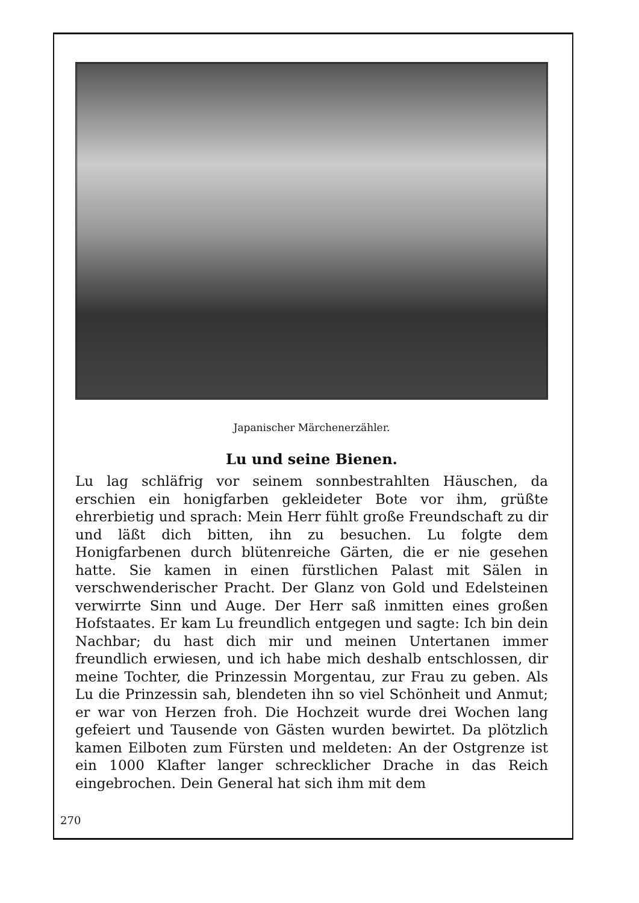Japanischer Märchenerzähler.
Lu und seine Bienen.
Lu lag schläfrig vor seinem sonnbestrahlten Häuschen, da erschien ein honigfarben gekleideter Bote vor ihm, grüßte ehrerbietig und sprach: Mein Herr fühlt große Freundschaft zu dir und läßt dich bitten, ihn zu besuchen. Lu folgte dem Honigfarbenen durch blütenreiche Gärten, die er nie gesehen hatte. Sie kamen in einen fürstlichen Palast mit Sälen in verschwenderischer Pracht. Der Glanz von Gold und Edelsteinen verwirrte Sinn und Auge. Der Herr saß inmitten eines großen Hofstaates. Er kam Lu freundlich entgegen und sagte: Ich bin dein Nachbar; du hast dich mir und meinen Untertanen immer freundlich erwiesen, und ich habe mich deshalb entschlossen, dir meine Tochter, die Prinzessin Morgentau, zur Frau zu geben. Als Lu die Prinzessin sah, blendeten ihn so viel Schönheit und Anmut; er war von Herzen froh. Die Hochzeit wurde drei Wochen lang gefeiert und Tausende von Gästen wurden bewirtet. Da plötzlich kamen Eilboten zum Fürsten und meldeten: An der Ostgrenze ist ein 1000 Klafter langer schrecklicher Drache in das Reich eingebrochen. Dein General hat sich ihm mit dem
270